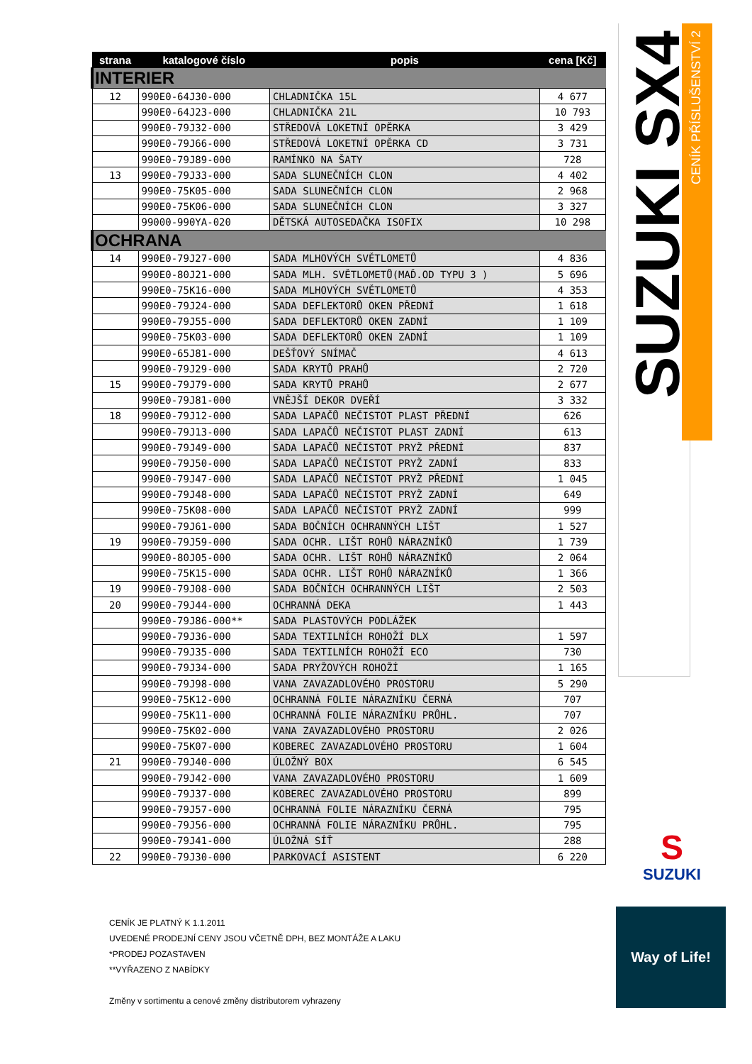SUZUKI SX4
CENÍK PŘÍSLUŠENSTVÍ 2
| strana | katalogové číslo | popis | cena [Kč] |
| --- | --- | --- | --- |
| INTERIER | | | |
| 12 | 990E0-64J30-000 | CHLADNIČKA 15L | 4 677 |
| | 990E0-64J23-000 | CHLADNIČKA 21L | 10 793 |
| | 990E0-79J32-000 | STŘEDOVÁ LOKETNÍ OPĚRKA | 3 429 |
| | 990E0-79J66-000 | STŘEDOVÁ LOKETNÍ OPĚRKA CD | 3 731 |
| | 990E0-79J89-000 | RAMÍNKO NA ŠATY | 728 |
| 13 | 990E0-79J33-000 | SADA SLUNEČNÍCH CLON | 4 402 |
| | 990E0-75K05-000 | SADA SLUNEČNÍCH CLON | 2 968 |
| | 990E0-75K06-000 | SADA SLUNEČNÍCH CLON | 3 327 |
| | 99000-990YA-020 | DĚTSKÁ AUTOSEDAČKA ISOFIX | 10 298 |
| OCHRANA | | | |
| 14 | 990E0-79J27-000 | SADA MLHOVÝCH SVĚTLOMETŮ | 4 836 |
| | 990E0-80J21-000 | SADA MLH. SVĚTLOMETŮ(MAĎ.OD TYPU 3 ) | 5 696 |
| | 990E0-75K16-000 | SADA MLHOVÝCH SVĚTLOMETŮ | 4 353 |
| | 990E0-79J24-000 | SADA DEFLEKTORŮ OKEN PŘEDNÍ | 1 618 |
| | 990E0-79J55-000 | SADA DEFLEKTORŮ OKEN ZADNÍ | 1 109 |
| | 990E0-75K03-000 | SADA DEFLEKTORŮ OKEN ZADNÍ | 1 109 |
| | 990E0-65J81-000 | DEŠŤOVÝ SNÍMAČ | 4 613 |
| | 990E0-79J29-000 | SADA KRYTŮ PRAHŮ | 2 720 |
| 15 | 990E0-79J79-000 | SADA KRYTŮ PRAHŮ | 2 677 |
| | 990E0-79J81-000 | VNĚJŠÍ DEKOR DVEŘÍ | 3 332 |
| 18 | 990E0-79J12-000 | SADA LAPAČŮ NEČISTOT PLAST PŘEDNÍ | 626 |
| | 990E0-79J13-000 | SADA LAPAČŮ NEČISTOT PLAST ZADNÍ | 613 |
| | 990E0-79J49-000 | SADA LAPAČŮ NEČISTOT PRYŽ PŘEDNÍ | 837 |
| | 990E0-79J50-000 | SADA LAPAČŮ NEČISTOT PRYŽ ZADNÍ | 833 |
| | 990E0-79J47-000 | SADA LAPAČŮ NEČISTOT PRYŽ PŘEDNÍ | 1 045 |
| | 990E0-79J48-000 | SADA LAPAČŮ NEČISTOT PRYŽ ZADNÍ | 649 |
| | 990E0-75K08-000 | SADA LAPAČŮ NEČISTOT PRYŽ ZADNÍ | 999 |
| | 990E0-79J61-000 | SADA BOČNÍCH OCHRANNÝCH LIŠT | 1 527 |
| 19 | 990E0-79J59-000 | SADA OCHR. LIŠT ROHŮ NÁRAZNÍKŮ | 1 739 |
| | 990E0-80J05-000 | SADA OCHR. LIŠT ROHŮ NÁRAZNÍKŮ | 2 064 |
| | 990E0-75K15-000 | SADA OCHR. LIŠT ROHŮ NÁRAZNÍKŮ | 1 366 |
| 19 | 990E0-79J08-000 | SADA BOČNÍCH OCHRANNÝCH LIŠT | 2 503 |
| 20 | 990E0-79J44-000 | OCHRANNÁ DEKA | 1 443 |
| | 990E0-79J86-000** | SADA PLASTOVÝCH PODLÁŽEK | |
| | 990E0-79J36-000 | SADA TEXTILNÍCH ROHOŽÍ DLX | 1 597 |
| | 990E0-79J35-000 | SADA TEXTILNÍCH ROHOŽÍ ECO | 730 |
| | 990E0-79J34-000 | SADA PRYŽOVÝCH ROHOŽÍ | 1 165 |
| | 990E0-79J98-000 | VANA ZAVAZADLOVÉHO PROSTORU | 5 290 |
| | 990E0-75K12-000 | OCHRANNÁ FOLIE NÁRAZNÍKU ČERNÁ | 707 |
| | 990E0-75K11-000 | OCHRANNÁ FOLIE NÁRAZNÍKU PRŮHL. | 707 |
| | 990E0-75K02-000 | VANA ZAVAZADLOVÉHO PROSTORU | 2 026 |
| | 990E0-75K07-000 | KOBEREC ZAVAZADLOVÉHO PROSTORU | 1 604 |
| 21 | 990E0-79J40-000 | ÚLOŽNÝ BOX | 6 545 |
| | 990E0-79J42-000 | VANA ZAVAZADLOVÉHO PROSTORU | 1 609 |
| | 990E0-79J37-000 | KOBEREC ZAVAZADLOVÉHO PROSTORU | 899 |
| | 990E0-79J57-000 | OCHRANNÁ FOLIE NÁRAZNÍKU ČERNÁ | 795 |
| | 990E0-79J56-000 | OCHRANNÁ FOLIE NÁRAZNÍKU PRŮHL. | 795 |
| | 990E0-79J41-000 | ÚLOŽNÁ SÍŤ | 288 |
| 22 | 990E0-79J30-000 | PARKOVACÍ ASISTENT | 6 220 |
S
SUZUKI
CENÍK JE PLATNÝ K 1.1.2011
UVEDENÉ PRODEJNÍ CENY JSOU VČETNĚ DPH, BEZ MONTÁŽE A LAKU
*PRODEJ POZASTAVEN
**VYŘAZENO Z NABÍDKY
Změny v sortimentu a cenové změny distributorem vyhrazeny
Way of Life!